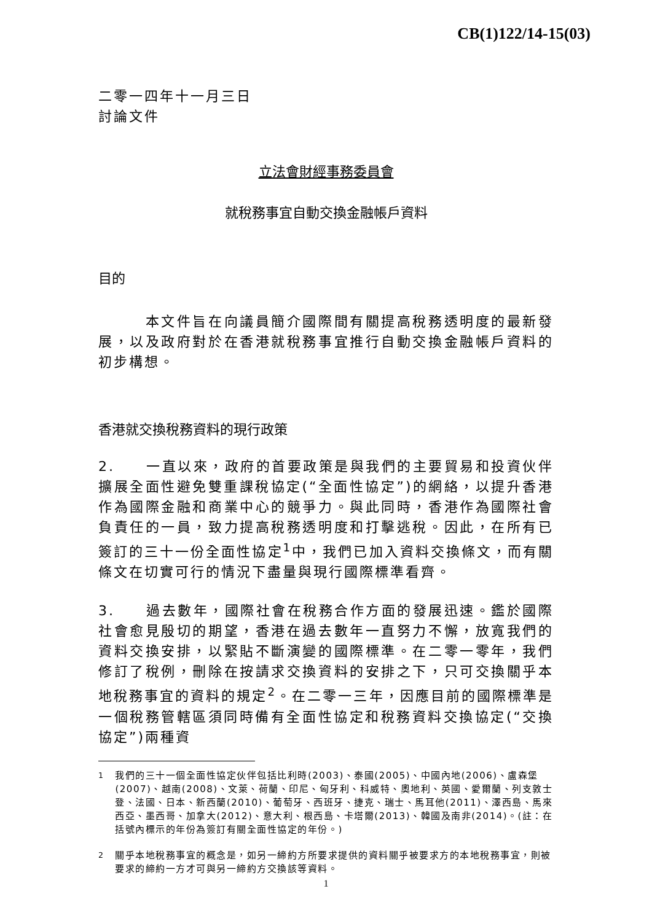CB(1)122/14-15(03)
二零一四年十一月三日
討論文件
立法會財經事務委員會
就稅務事宜自動交換金融帳戶資料
目的
　　　本文件旨在向議員簡介國際間有關提高稅務透明度的最新發展，以及政府對於在香港就稅務事宜推行自動交換金融帳戶資料的初步構想。
香港就交換稅務資料的現行政策
2.　　一直以來，政府的首要政策是與我們的主要貿易和投資伙伴擴展全面性避免雙重課稅協定(“全面性協定”)的網絡，以提升香港作為國際金融和商業中心的競爭力。與此同時，香港作為國際社會負責任的一員，致力提高稅務透明度和打擊逃稅。因此，在所有已簽訂的三十一份全面性協定<sup>1</sup>中，我們已加入資料交換條文，而有關條文在切實可行的情況下盡量與現行國際標準看齊。
3.　　過去數年，國際社會在稅務合作方面的發展迅速。鑑於國際社會愈見殷切的期望，香港在過去數年一直努力不懈，放寬我們的資料交換安排，以緊貼不斷演變的國際標準。在二零一零年，我們修訂了稅例，刪除在按請求交換資料的安排之下，只可交換關乎本地稅務事宜的資料的規定<sup>2</sup>。在二零一三年，因應目前的國際標準是一個稅務管轄區須同時備有全面性協定和稅務資料交換協定(“交換協定”)兩種資
<sup>1</sup> 我們的三十一個全面性協定伙伴包括比利時(2003)、泰國(2005)、中國內地(2006)、盧森堡(2007)、越南(2008)、文萊、荷蘭、印尼、匈牙利、科威特、奧地利、英國、愛爾蘭、列支敦士登、法國、日本、新西蘭(2010)、葡萄牙、西班牙、捷克、瑞士、馬耳他(2011)、澤西島、馬來西亞、墨西哥、加拿大(2012)、意大利、根西島、卡塔爾(2013)、韓國及南非(2014)。(註：在括號內標示的年份為簽訂有關全面性協定的年份。)
<sup>2</sup> 關乎本地稅務事宜的概念是，如另一締約方所要求提供的資料關乎被要求方的本地稅務事宜，則被要求的締約一方才可與另一締約方交換該等資料。
1